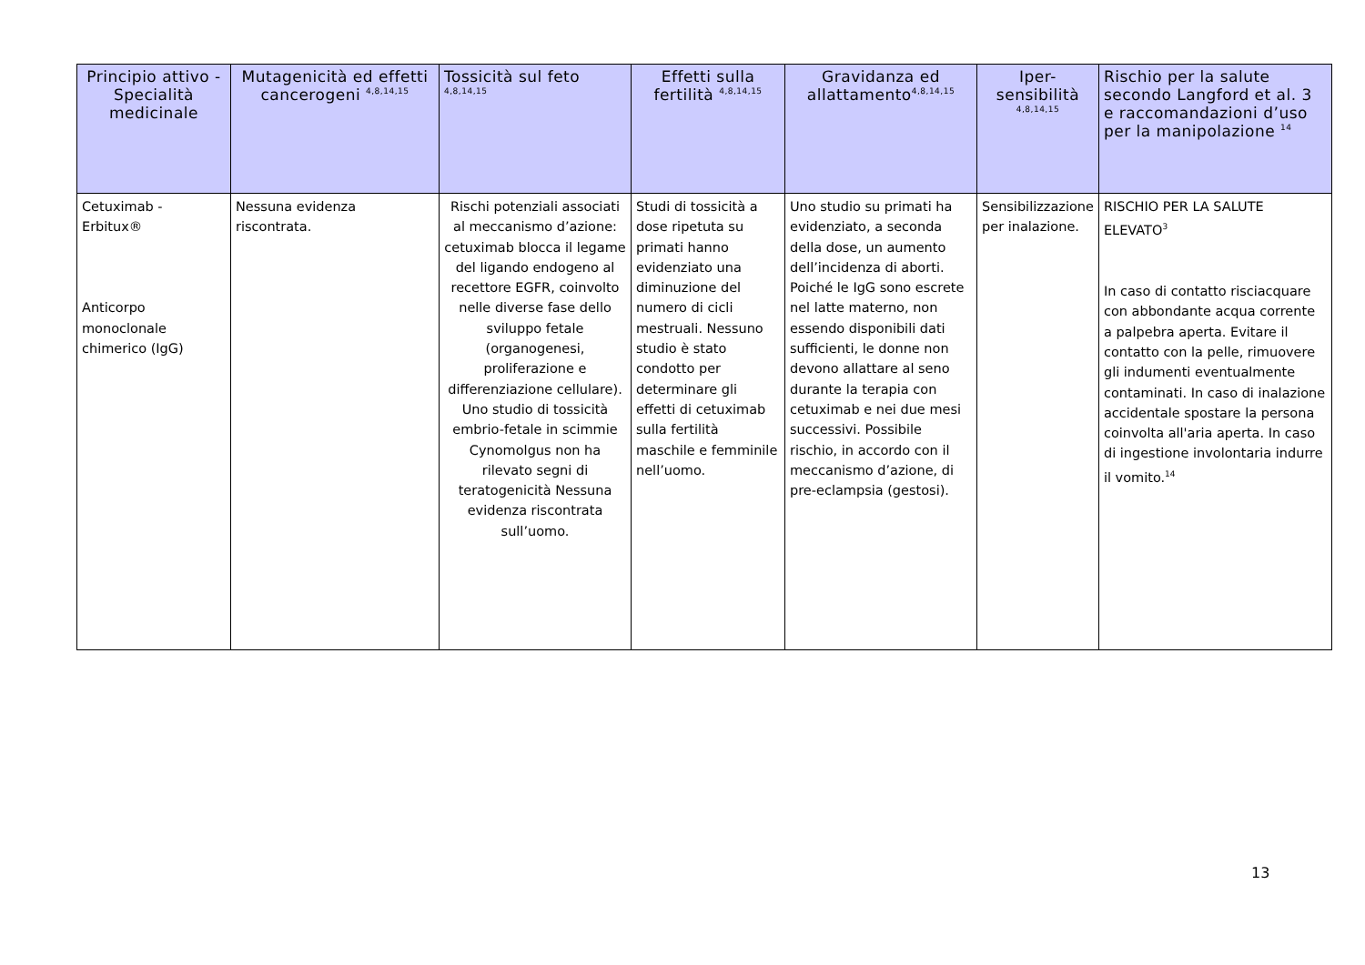| Principio attivo - Specialità medicinale | Mutagenicità ed effetti cancerogeni <sup>4,8,14,15</sup> | Tossicità sul feto <sup>4,8,14,15</sup> | Effetti sulla fertilità <sup>4,8,14,15</sup> | Gravidanza ed allattamento<sup>4,8,14,15</sup> | Iper-sensibilità <sup>4,8,14,15</sup> | Rischio per la salute secondo Langford et al. 3 e raccomandazioni d’uso per la manipolazione <sup>14</sup> |
| --- | --- | --- | --- | --- | --- | --- |
| Cetuximab - Erbitux® Anticorpo monoclonale chimerico (IgG) | Nessuna evidenza riscontrata. | Rischi potenziali associati al meccanismo d’azione: cetuximab blocca il legame del ligando endogeno al recettore EGFR, coinvolto nelle diverse fase dello sviluppo fetale (organogenesi, proliferazione e differenziazione cellulare). Uno studio di tossicità embrio-fetale in scimmie Cynomolgus non ha rilevato segni di teratogenicità Nessuna evidenza riscontrata sull’uomo. | Studi di tossicità a dose ripetuta su primati hanno evidenziato una diminuzione del numero di cicli mestruali. Nessuno studio è stato condotto per determinare gli effetti di cetuximab sulla fertilità maschile e femminile nell’uomo. | Uno studio su primati ha evidenziato, a seconda della dose, un aumento dell’incidenza di aborti. Poiché le IgG sono escrete nel latte materno, non essendo disponibili dati sufficienti, le donne non devono allattare al seno durante la terapia con cetuximab e nei due mesi successivi. Possibile rischio, in accordo con il meccanismo d’azione, di pre-eclampsia (gestosi). | Sensibilizzazione per inalazione. | RISCHIO PER LA SALUTE ELEVATO<sup>3</sup> In caso di contatto risciacquare con abbondante acqua corrente a palpebra aperta. Evitare il contatto con la pelle, rimuovere gli indumenti eventualmente contaminati. In caso di inalazione accidentale spostare la persona coinvolta all'aria aperta. In caso di ingestione involontaria indurre il vomito.<sup>14</sup> |
13